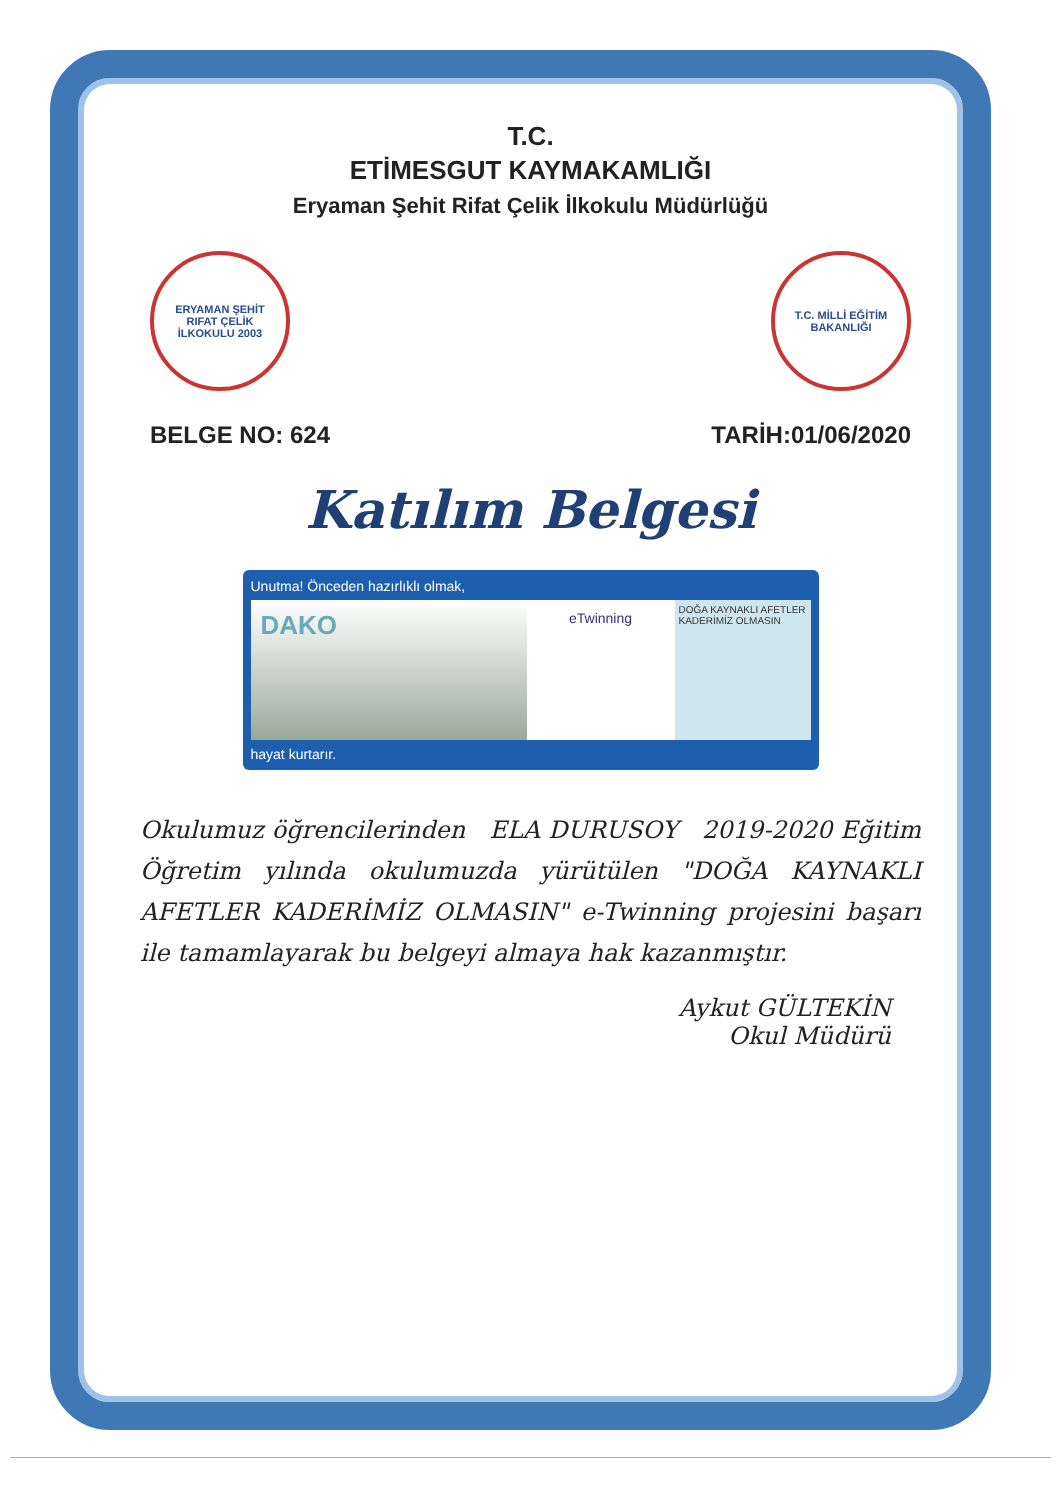T.C.
ETİMESGUT KAYMAKAMLIĞI
Eryaman Şehit Rifat Çelik İlkokulu Müdürlüğü
ERYAMAN ŞEHİT RIFAT ÇELİK İLKOKULU 2003
T.C. MİLLİ EĞİTİM BAKANLIĞI
BELGE NO: 624 TARİH:01/06/2020
Katılım Belgesi
Unutma! Önceden hazırlıklı olmak,
DAKO
eTwinning
DOĞA KAYNAKLI AFETLER KADERİMİZ OLMASIN
hayat kurtarır.
Okulumuz öğrencilerinden ELA DURUSOY 2019-2020 Eğitim Öğretim yılında okulumuzda yürütülen "DOĞA KAYNAKLI AFETLER KADERİMİZ OLMASIN" e-Twinning projesini başarı ile tamamlayarak bu belgeyi almaya hak kazanmıştır.
Aykut GÜLTEKİN
Okul Müdürü